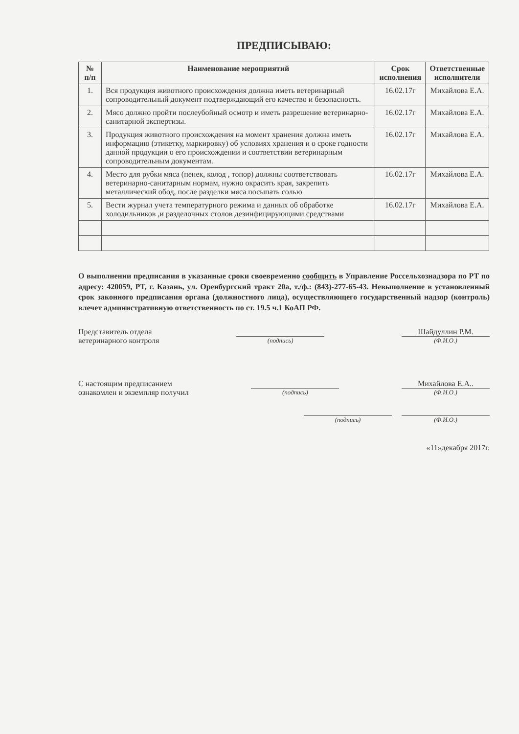ПРЕДПИСЫВАЮ:
| № п/п | Наименование мероприятий | Срок исполнения | Ответственные исполнители |
| --- | --- | --- | --- |
| 1. | Вся продукция животного происхождения должна иметь ветеринарный сопроводительный документ подтверждающий его качество и безопасность. | 16.02.17г | Михайлова Е.А. |
| 2. | Мясо должно пройти послеубойный осмотр и иметь разрешение ветеринарно-санитарной экспертизы. | 16.02.17г | Михайлова Е.А. |
| 3. | Продукция животного происхождения на момент хранения должна иметь информацию (этикетку, маркировку) об условиях хранения и о сроке годности данной продукции о его происхождении и соответствии ветеринарным сопроводительным документам. | 16.02.17г | Михайлова Е.А. |
| 4. | Место для рубки мяса (пенек, колод , топор) должны соответствовать ветеринарно-санитарным нормам, нужно окрасить края, закрепить металлический обод, после разделки мяса посыпать солью | 16.02.17г | Михайлова Е.А. |
| 5. | Вести журнал учета температурного режима и данных об обработке холодильников ,и разделочных столов дезинфицирующими средствами | 16.02.17г | Михайлова Е.А. |
О выполнении предписания в указанные сроки своевременно сообщить в Управление Россельхознадзора по РТ по адресу: 420059, РТ, г. Казань, ул. Оренбургский тракт 20а, т./ф.: (843)-277-65-43. Невыполнение в установленный срок законного предписания органа (должностного лица), осуществляющего государственный надзор (контроль) влечет административную ответственность по ст. 19.5 ч.1 КоАП РФ.
Представитель отдела
ветеринарного контроля
(подпись)
Шайдуллин Р.М.
(Ф.И.О.)
С настоящим предписанием
ознакомлен и экземпляр получил
(подпись)
Михайлова Е.А..
(Ф.И.О.)
(подпись) (Ф.И.О.)
«11»декабря 2017г.